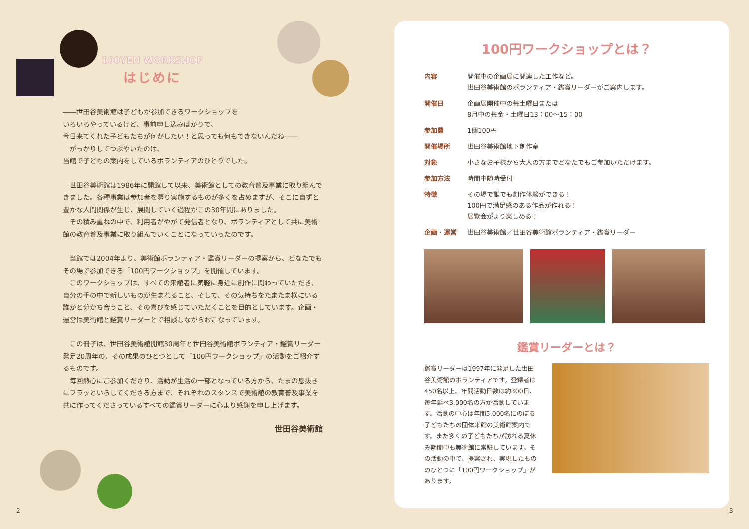100YEN WORKSHOP
はじめに
――世田谷美術館は子どもが参加できるワークショップを
いろいろやっているけど、事前申し込みばかりで、
今日来てくれた子どもたちが何かしたい！と思っても何もできないんだね――
　がっかりしてつぶやいたのは、
当館で子どもの案内をしているボランティアのひとりでした。
　世田谷美術館は1986年に開館して以来、美術館としての教育普及事業に取り組んできました。各種事業は参加者を募り実施するものが多くを占めますが、そこに自ずと豊かな人間関係が生じ、展開していく過程がこの30年間にありました。
　その積み重ねの中で、利用者がやがて発信者となり、ボランティアとして共に美術館の教育普及事業に取り組んでいくことになっていったのです。
　当館では2004年より、美術館ボランティア・鑑賞リーダーの提案から、どなたでもその場で参加できる「100円ワークショップ」を開催しています。
　このワークショップは、すべての来館者に気軽に身近に創作に関わっていただき、自分の手の中で新しいものが生まれること、そして、その気持ちをたまたま横にいる誰かと分かち合うこと、その喜びを感じていただくことを目的としています。企画・運営は美術館と鑑賞リーダーとで相談しながらおこなっています。
　この冊子は、世田谷美術館開館30周年と世田谷美術館ボランティア・鑑賞リーダー発足20周年の、その成果のひとつとして「100円ワークショップ」の活動をご紹介するものです。
　毎回熱心にご参加くださり、活動が生活の一部となっている方から、たまの息抜きにフラッといらしてくださる方まで、それぞれのスタンスで美術館の教育普及事業を共に作ってくださっているすべての鑑賞リーダーに心より感謝を申し上げます。
世田谷美術館
2
100円ワークショップとは？
内容 開催中の企画展に関連した工作など。
世田谷美術館のボランティア・鑑賞リーダーがご案内します。
開催日 企画展開催中の毎土曜日または
8月中の毎金・土曜日13：00〜15：00
参加費 1個100円
開催場所 世田谷美術館地下創作室
対象 小さなお子様から大人の方までどなたでもご参加いただけます。
参加方法 時間中随時受付
特徴 その場で誰でも創作体験ができる！
100円で満足感のある作品が作れる！
展覧会がより楽しめる！
企画・運営 世田谷美術館／世田谷美術館ボランティア・鑑賞リーダー
鑑賞リーダーとは？
鑑賞リーダーは1997年に発足した世田谷美術館のボランティアです。登録者は450名以上。年間活動日数は約300日、毎年延べ3,000名の方が活動しています。活動の中心は年間5,000名にのぼる子どもたちの団体来館の美術館案内です。また多くの子どもたちが訪れる夏休み期間中も美術館に常駐しています。その活動の中で、提案され、実現したもののひとつに「100円ワークショップ」があります。
3